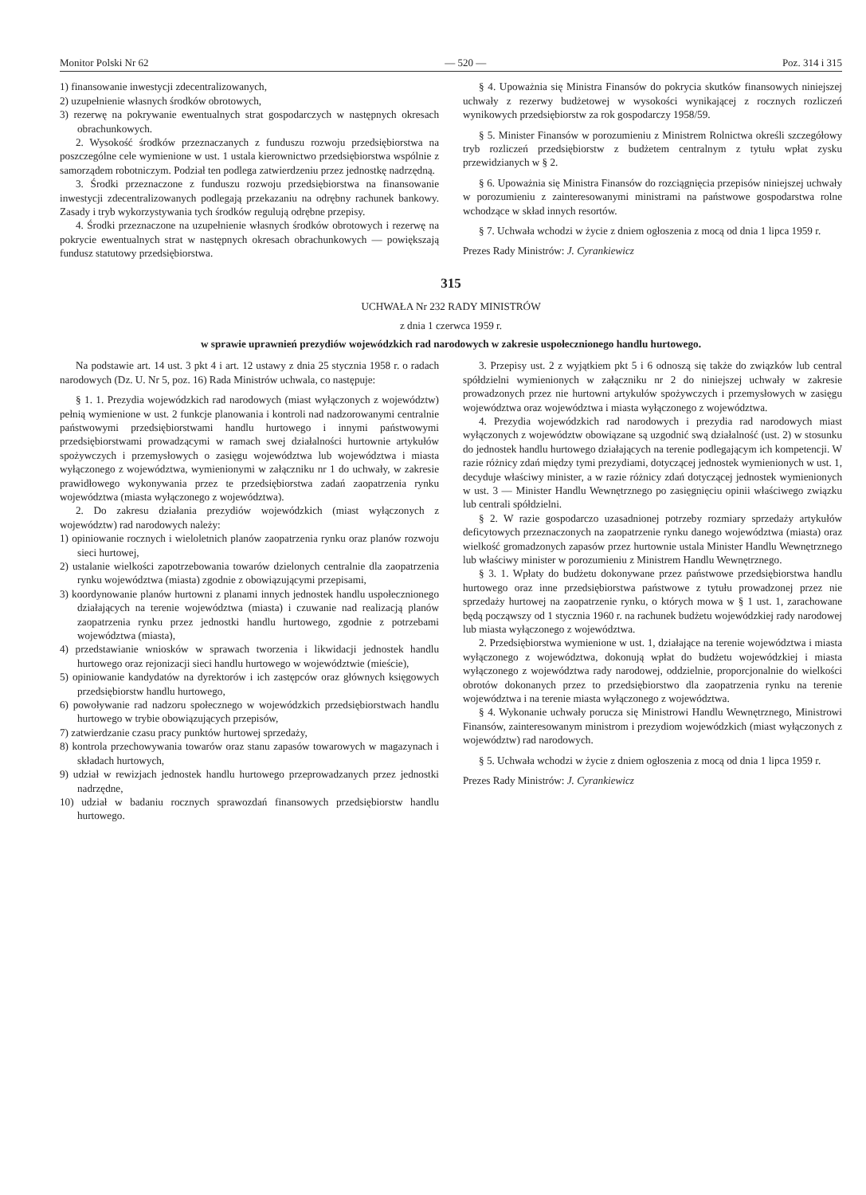Monitor Polski Nr 62 — 520 — Poz. 314 i 315
1) finansowanie inwestycji zdecentralizowanych,
2) uzupełnienie własnych środków obrotowych,
3) rezerwę na pokrywanie ewentualnych strat gospodarczych w następnych okresach obrachunkowych.
2. Wysokość środków przeznaczanych z funduszu rozwoju przedsiębiorstwa na poszczególne cele wymienione w ust. 1 ustala kierownictwo przedsiębiorstwa wspólnie z samorządem robotniczym. Podział ten podlega zatwierdzeniu przez jednostkę nadrzędną.
3. Środki przeznaczone z funduszu rozwoju przedsiębiorstwa na finansowanie inwestycji zdecentralizowanych podlegają przekazaniu na odrębny rachunek bankowy. Zasady i tryb wykorzystywania tych środków regulują odrębne przepisy.
4. Środki przeznaczone na uzupełnienie własnych środków obrotowych i rezerwę na pokrycie ewentualnych strat w następnych okresach obrachunkowych — powiększają fundusz statutowy przedsiębiorstwa.
§ 4. Upoważnia się Ministra Finansów do pokrycia skutków finansowych niniejszej uchwały z rezerwy budżetowej w wysokości wynikającej z rocznych rozliczeń wynikowych przedsiębiorstw za rok gospodarczy 1958/59.
§ 5. Minister Finansów w porozumieniu z Ministrem Rolnictwa określi szczegółowy tryb rozliczeń przedsiębiorstw z budżetem centralnym z tytułu wpłat zysku przewidzianych w § 2.
§ 6. Upoważnia się Ministra Finansów do rozciągnięcia przepisów niniejszej uchwały w porozumieniu z zainteresowanymi ministrami na państwowe gospodarstwa rolne wchodzące w skład innych resortów.
§ 7. Uchwała wchodzi w życie z dniem ogłoszenia z mocą od dnia 1 lipca 1959 r.
Prezes Rady Ministrów: J. Cyrankiewicz
315
UCHWAŁA Nr 232 RADY MINISTRÓW
z dnia 1 czerwca 1959 r.
w sprawie uprawnień prezydiów wojewódzkich rad narodowych w zakresie uspołecznionego handlu hurtowego.
Na podstawie art. 14 ust. 3 pkt 4 i art. 12 ustawy z dnia 25 stycznia 1958 r. o radach narodowych (Dz. U. Nr 5, poz. 16) Rada Ministrów uchwala, co następuje:
§ 1. 1. Prezydia wojewódzkich rad narodowych (miast wyłączonych z województw) pełnią wymienione w ust. 2 funkcje planowania i kontroli nad nadzorowanymi centralnie państwowymi przedsiębiorstwami handlu hurtowego i innymi państwowymi przedsiębiorstwami prowadzącymi w ramach swej działalności hurtownie artykułów spożywczych i przemysłowych o zasięgu województwa lub województwa i miasta wyłączonego z województwa, wymienionymi w załączniku nr 1 do uchwały, w zakresie prawidłowego wykonywania przez te przedsiębiorstwa zadań zaopatrzenia rynku województwa (miasta wyłączonego z województwa).
2. Do zakresu działania prezydiów wojewódzkich (miast wyłączonych z województw) rad narodowych należy:
1) opiniowanie rocznych i wieloletnich planów zaopatrzenia rynku oraz planów rozwoju sieci hurtowej,
2) ustalanie wielkości zapotrzebowania towarów dzielonych centralnie dla zaopatrzenia rynku województwa (miasta) zgodnie z obowiązującymi przepisami,
3) koordynowanie planów hurtowni z planami innych jednostek handlu uspołecznionego działających na terenie województwa (miasta) i czuwanie nad realizacją planów zaopatrzenia rynku przez jednostki handlu hurtowego, zgodnie z potrzebami województwa (miasta),
4) przedstawianie wniosków w sprawach tworzenia i likwidacji jednostek handlu hurtowego oraz rejonizacji sieci handlu hurtowego w województwie (mieście),
5) opiniowanie kandydatów na dyrektorów i ich zastępców oraz głównych księgowych przedsiębiorstw handlu hurtowego,
6) powoływanie rad nadzoru społecznego w wojewódzkich przedsiębiorstwach handlu hurtowego w trybie obowiązujących przepisów,
7) zatwierdzanie czasu pracy punktów hurtowej sprzedaży,
8) kontrola przechowywania towarów oraz stanu zapasów towarowych w magazynach i składach hurtowych,
9) udział w rewizjach jednostek handlu hurtowego przeprowadzanych przez jednostki nadrzędne,
10) udział w badaniu rocznych sprawozdań finansowych przedsiębiorstw handlu hurtowego.
3. Przepisy ust. 2 z wyjątkiem pkt 5 i 6 odnoszą się także do związków lub central spółdzielni wymienionych w załączniku nr 2 do niniejszej uchwały w zakresie prowadzonych przez nie hurtowni artykułów spożywczych i przemysłowych w zasięgu województwa oraz województwa i miasta wyłączonego z województwa.
4. Prezydia wojewódzkich rad narodowych i prezydia rad narodowych miast wyłączonych z województw obowiązane są uzgodnić swą działalność (ust. 2) w stosunku do jednostek handlu hurtowego działających na terenie podlegającym ich kompetencji. W razie różnicy zdań między tymi prezydiami, dotyczącej jednostek wymienionych w ust. 1, decyduje właściwy minister, a w razie różnicy zdań dotyczącej jednostek wymienionych w ust. 3 — Minister Handlu Wewnętrznego po zasięgnięciu opinii właściwego związku lub centrali spółdzielni.
§ 2. W razie gospodarczo uzasadnionej potrzeby rozmiary sprzedaży artykułów deficytowych przeznaczonych na zaopatrzenie rynku danego województwa (miasta) oraz wielkość gromadzonych zapasów przez hurtownie ustala Minister Handlu Wewnętrznego lub właściwy minister w porozumieniu z Ministrem Handlu Wewnętrznego.
§ 3. 1. Wpłaty do budżetu dokonywane przez państwowe przedsiębiorstwa handlu hurtowego oraz inne przedsiębiorstwa państwowe z tytułu prowadzonej przez nie sprzedaży hurtowej na zaopatrzenie rynku, o których mowa w § 1 ust. 1, zarachowane będą począwszy od 1 stycznia 1960 r. na rachunek budżetu wojewódzkiej rady narodowej lub miasta wyłączonego z województwa.
2. Przedsiębiorstwa wymienione w ust. 1, działające na terenie województwa i miasta wyłączonego z województwa, dokonują wpłat do budżetu wojewódzkiej i miasta wyłączonego z województwa rady narodowej, oddzielnie, proporcjonalnie do wielkości obrotów dokonanych przez to przedsiębiorstwo dla zaopatrzenia rynku na terenie województwa i na terenie miasta wyłączonego z województwa.
§ 4. Wykonanie uchwały porucza się Ministrowi Handlu Wewnętrznego, Ministrowi Finansów, zainteresowanym ministrom i prezydiom wojewódzkich (miast wyłączonych z województw) rad narodowych.
§ 5. Uchwała wchodzi w życie z dniem ogłoszenia z mocą od dnia 1 lipca 1959 r.
Prezes Rady Ministrów: J. Cyrankiewicz